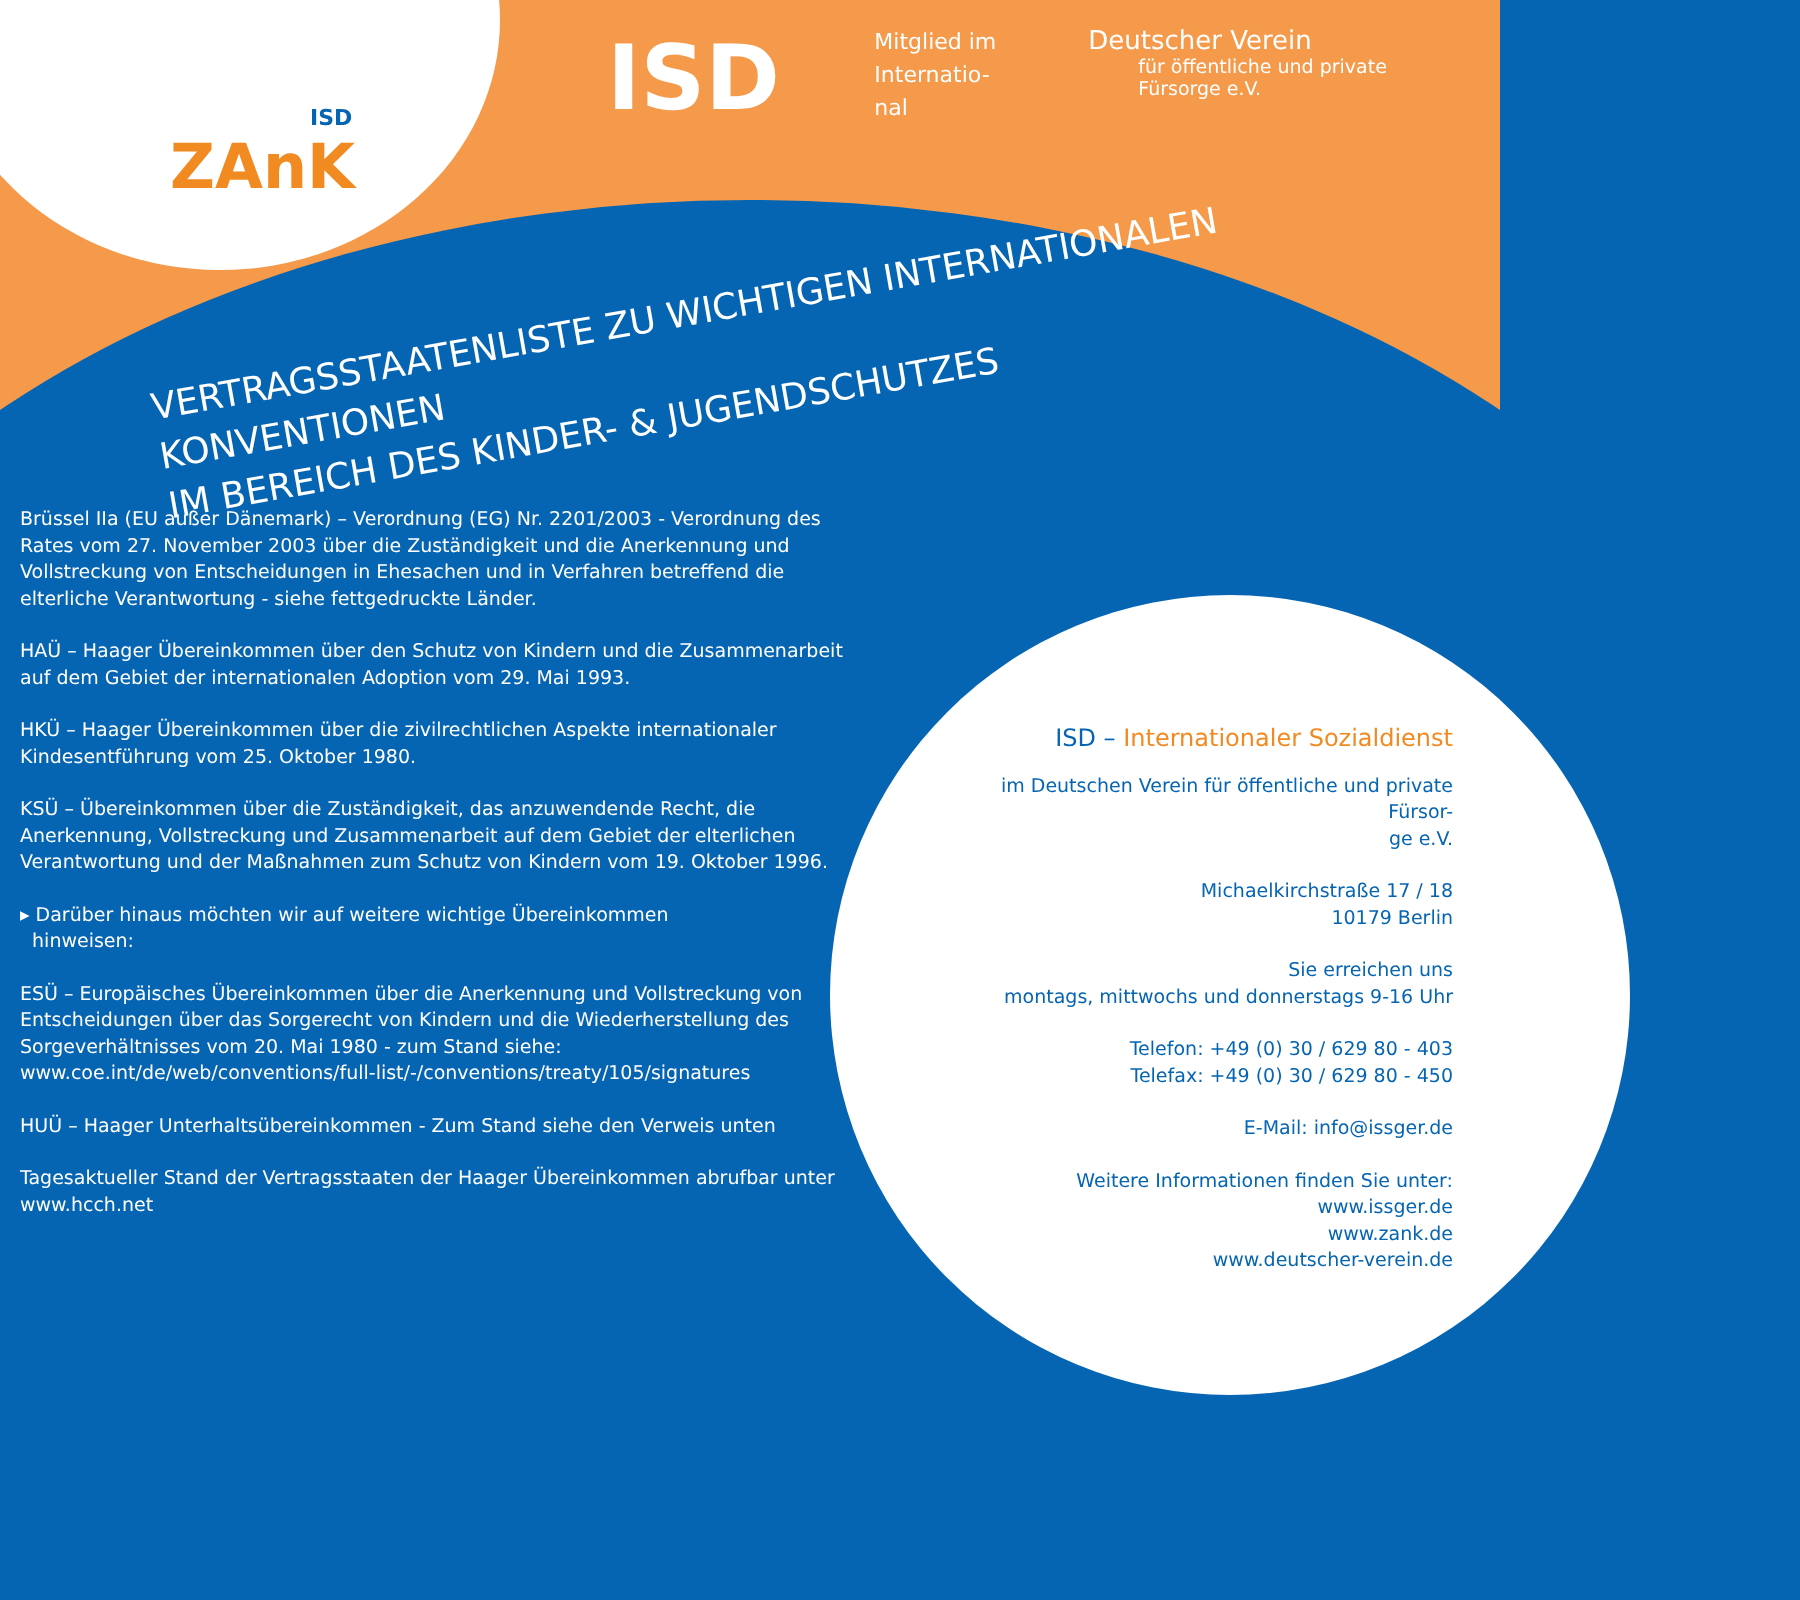ISD
ZAnK
ISD
Mitglied im Internatio-
nal
Deutscher Verein
für öffentliche und private Fürsorge e.V.
VERTRAGSSTAATENLISTE ZU WICHTIGEN INTERNATIONALEN KONVENTIONEN
IM BEREICH DES KINDER- & JUGENDSCHUTZES
Brüssel IIa (EU außer Dänemark) – Verordnung (EG) Nr. 2201/2003 - Verordnung des Rates vom 27. November 2003 über die Zuständigkeit und die Anerkennung und Vollstreckung von Entscheidungen in Ehesachen und in Verfahren betreffend die elterliche Verantwortung - siehe fettgedruckte Länder.
HAÜ – Haager Übereinkommen über den Schutz von Kindern und die Zusammenarbeit auf dem Gebiet der internationalen Adoption vom 29. Mai 1993.
HKÜ – Haager Übereinkommen über die zivilrechtlichen Aspekte internationaler Kindesentführung vom 25. Oktober 1980.
KSÜ – Übereinkommen über die Zuständigkeit, das anzuwendende Recht, die Anerkennung, Vollstreckung und Zusammenarbeit auf dem Gebiet der elterlichen Verantwortung und der Maßnahmen zum Schutz von Kindern vom 19. Oktober 1996.
▸ Darüber hinaus möchten wir auf weitere wichtige Übereinkommen
hinweisen:
ESÜ – Europäisches Übereinkommen über die Anerkennung und Vollstreckung von Entscheidungen über das Sorgerecht von Kindern und die Wiederherstellung des Sorgeverhältnisses vom 20. Mai 1980 - zum Stand siehe:
www.coe.int/de/web/conventions/full-list/-/conventions/treaty/105/signatures
HUÜ – Haager Unterhaltsübereinkommen - Zum Stand siehe den Verweis unten
Tagesaktueller Stand der Vertragsstaaten der Haager Übereinkommen abrufbar unter www.hcch.net
ISD – Internationaler Sozialdienst
im Deutschen Verein für öffentliche und private Fürsor-
ge e.V.
Michaelkirchstraße 17 / 18
10179 Berlin
Sie erreichen uns
montags, mittwochs und donnerstags 9-16 Uhr
Telefon: +49 (0) 30 / 629 80 - 403
Telefax: +49 (0) 30 / 629 80 - 450
E-Mail: info@issger.de
Weitere Informationen finden Sie unter:
www.issger.de
www.zank.de
www.deutscher-verein.de